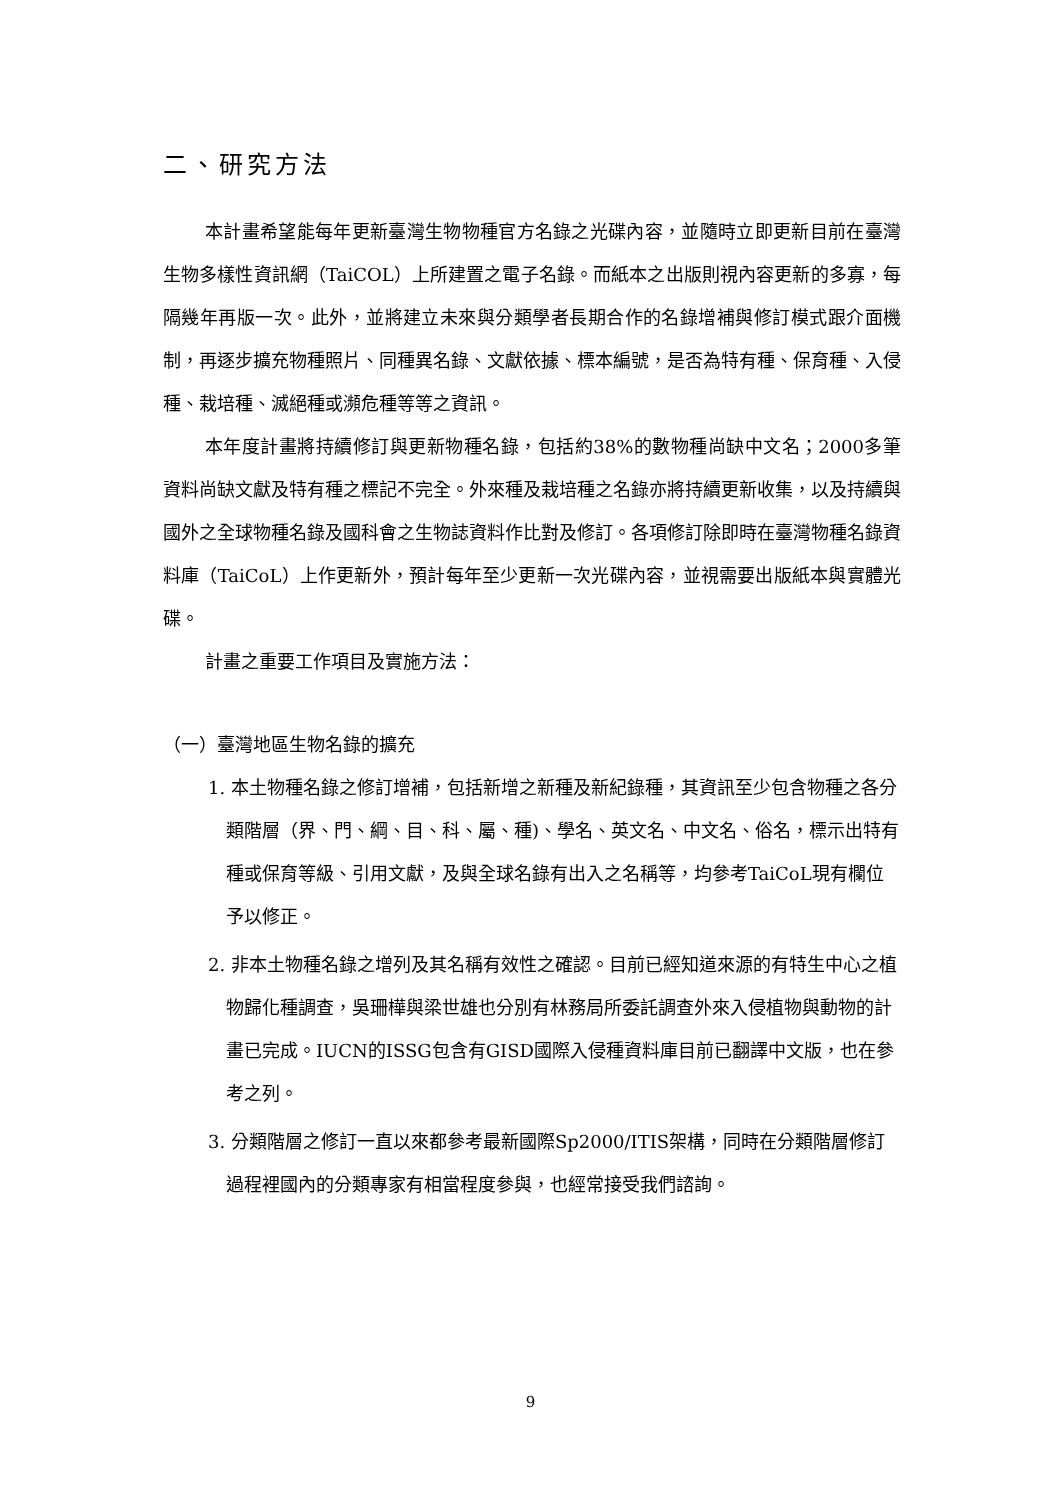二、研究方法
本計畫希望能每年更新臺灣生物物種官方名錄之光碟內容，並隨時立即更新目前在臺灣生物多樣性資訊網（TaiCOL）上所建置之電子名錄。而紙本之出版則視內容更新的多寡，每隔幾年再版一次。此外，並將建立未來與分類學者長期合作的名錄增補與修訂模式跟介面機制，再逐步擴充物種照片、同種異名錄、文獻依據、標本編號，是否為特有種、保育種、入侵種、栽培種、滅絕種或瀕危種等等之資訊。
本年度計畫將持續修訂與更新物種名錄，包括約38%的數物種尚缺中文名；2000多筆資料尚缺文獻及特有種之標記不完全。外來種及栽培種之名錄亦將持續更新收集，以及持續與國外之全球物種名錄及國科會之生物誌資料作比對及修訂。各項修訂除即時在臺灣物種名錄資料庫（TaiCoL）上作更新外，預計每年至少更新一次光碟內容，並視需要出版紙本與實體光碟。
計畫之重要工作項目及實施方法：
（一）臺灣地區生物名錄的擴充
1. 本土物種名錄之修訂增補，包括新增之新種及新紀錄種，其資訊至少包含物種之各分類階層（界、門、綱、目、科、屬、種)、學名、英文名、中文名、俗名，標示出特有種或保育等級、引用文獻，及與全球名錄有出入之名稱等，均參考TaiCoL現有欄位予以修正。
2. 非本土物種名錄之增列及其名稱有效性之確認。目前已經知道來源的有特生中心之植物歸化種調查，吳珊樺與梁世雄也分別有林務局所委託調查外來入侵植物與動物的計畫已完成。IUCN的ISSG包含有GISD國際入侵種資料庫目前已翻譯中文版，也在參考之列。
3. 分類階層之修訂一直以來都參考最新國際Sp2000/ITIS架構，同時在分類階層修訂過程裡國內的分類專家有相當程度參與，也經常接受我們諮詢。
9